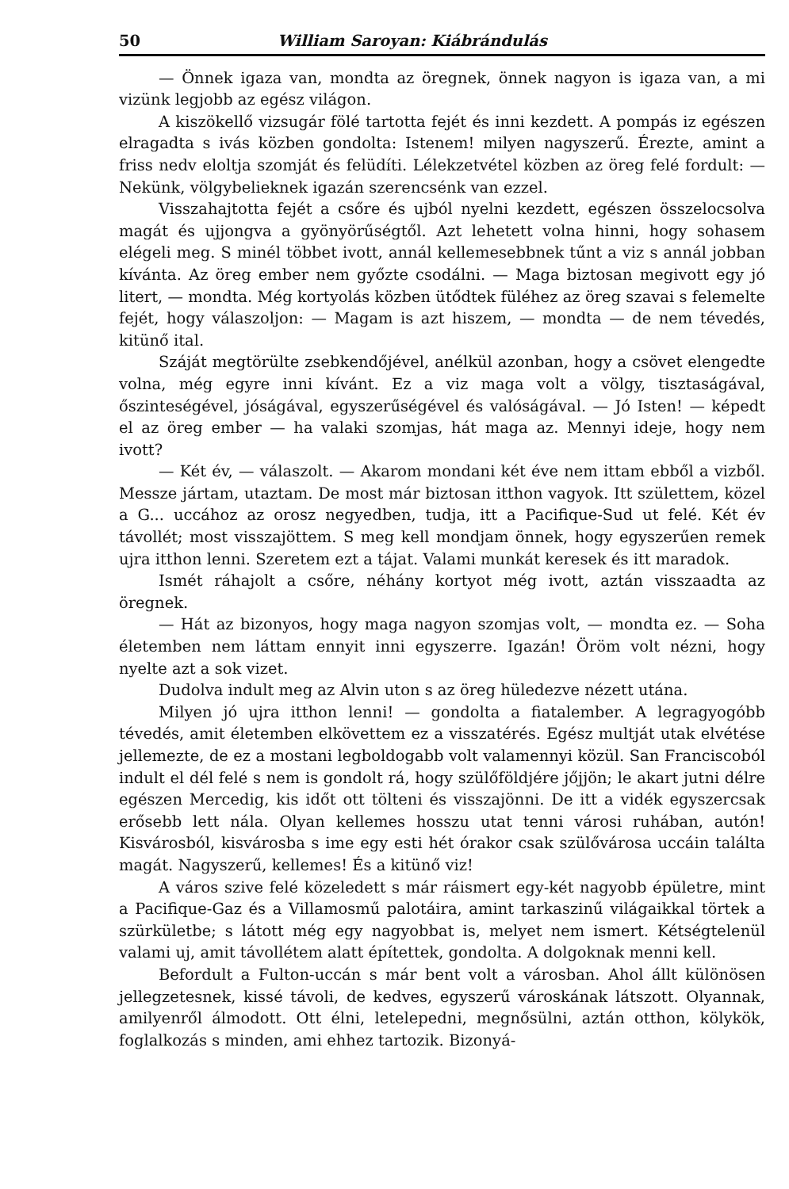50 William Saroyan: Kiábrándulás
— Önnek igaza van, mondta az öregnek, önnek nagyon is igaza van, a mi vizünk legjobb az egész világon.
A kiszökellő vizsugár fölé tartotta fejét és inni kezdett. A pompás iz egészen elragadta s ivás közben gondolta: Istenem! milyen nagyszerű. Érezte, amint a friss nedv eloltja szomját és felüdíti. Lélekzetvétel közben az öreg felé fordult: — Nekünk, völgybelieknek igazán szerencsénk van ezzel.
Visszahajtotta fejét a csőre és ujból nyelni kezdett, egészen összelocsolva magát és ujjongva a gyönyörűségtől. Azt lehetett volna hinni, hogy sohasem elégeli meg. S minél többet ivott, annál kellemesebbnek tűnt a viz s annál jobban kívánta. Az öreg ember nem győzte csodálni. — Maga biztosan megivott egy jó litert, — mondta. Még kortyolás közben ütődtek füléhez az öreg szavai s felemelte fejét, hogy válaszoljon: — Magam is azt hiszem, — mondta — de nem tévedés, kitünő ital.
Száját megtörülte zsebkendőjével, anélkül azonban, hogy a csövet elengedte volna, még egyre inni kívánt. Ez a viz maga volt a völgy, tisztaságával, őszinteségével, jóságával, egyszerűségével és valóságával. — Jó Isten! — képedt el az öreg ember — ha valaki szomjas, hát maga az. Mennyi ideje, hogy nem ivott?
— Két év, — válaszolt. — Akarom mondani két éve nem ittam ebből a vizből. Messze jártam, utaztam. De most már biztosan itthon vagyok. Itt születtem, közel a G... uccához az orosz negyedben, tudja, itt a Pacifique-Sud ut felé. Két év távollét; most visszajöttem. S meg kell mondjam önnek, hogy egyszerűen remek ujra itthon lenni. Szeretem ezt a tájat. Valami munkát keresek és itt maradok.
Ismét ráhajolt a csőre, néhány kortyot még ivott, aztán visszaadta az öregnek.
— Hát az bizonyos, hogy maga nagyon szomjas volt, — mondta ez. — Soha életemben nem láttam ennyit inni egyszerre. Igazán! Öröm volt nézni, hogy nyelte azt a sok vizet.
Dudolva indult meg az Alvin uton s az öreg hüledezve nézett utána.
Milyen jó ujra itthon lenni! — gondolta a fiatalember. A legragyogóbb tévedés, amit életemben elkövettem ez a visszatérés. Egész multját utak elvétése jellemezte, de ez a mostani legboldogabb volt valamennyi közül. San Franciscoból indult el dél felé s nem is gondolt rá, hogy szülőföldjére jőjjön; le akart jutni délre egészen Mercedig, kis időt ott tölteni és visszajönni. De itt a vidék egyszercsak erősebb lett nála. Olyan kellemes hosszu utat tenni városi ruhában, autón! Kisvárosból, kisvárosba s ime egy esti hét órakor csak szülővárosa uccáin találta magát. Nagyszerű, kellemes! És a kitünő viz!
A város szive felé közeledett s már ráismert egy-két nagyobb épületre, mint a Pacifique-Gaz és a Villamosmű palotáira, amint tarkaszinű világaikkal törtek a szürkületbe; s látott még egy nagyobbat is, melyet nem ismert. Kétségtelenül valami uj, amit távollétem alatt építettek, gondolta. A dolgoknak menni kell.
Befordult a Fulton-uccán s már bent volt a városban. Ahol állt különösen jellegzetesnek, kissé távoli, de kedves, egyszerű városkának látszott. Olyannak, amilyenről álmodott. Ott élni, letelepedni, megnősülni, aztán otthon, kölykök, foglalkozás s minden, ami ehhez tartozik. Bizonyá-